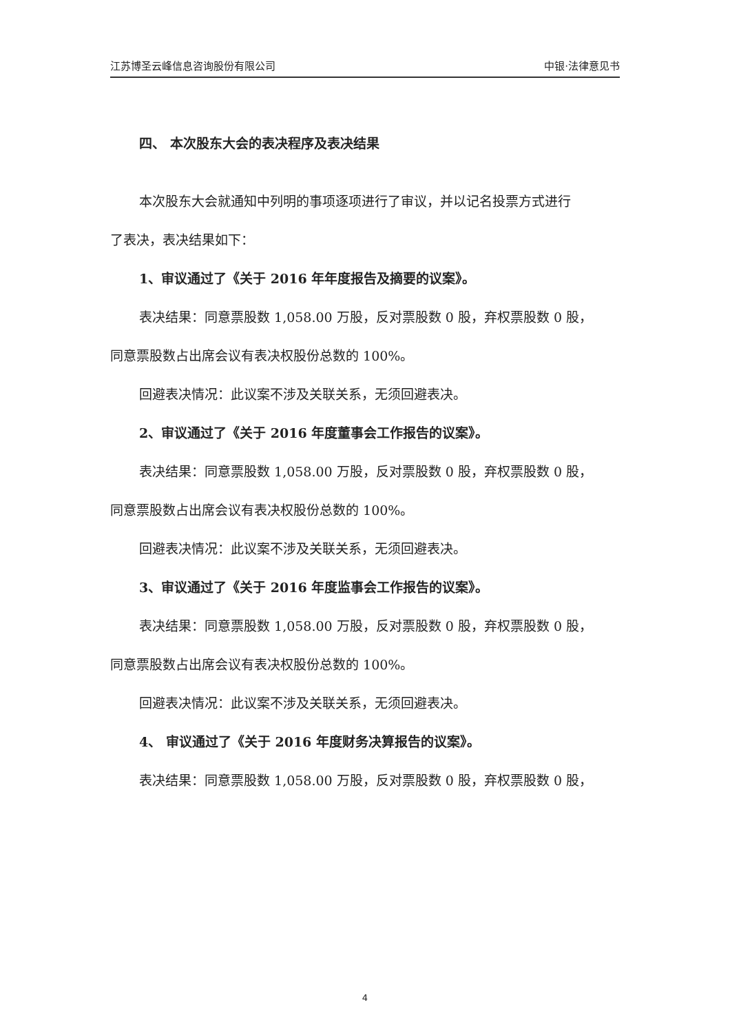江苏博圣云峰信息咨询股份有限公司 中银·法律意见书
四、 本次股东大会的表决程序及表决结果
本次股东大会就通知中列明的事项逐项进行了审议，并以记名投票方式进行
了表决，表决结果如下：
1、审议通过了《关于 2016 年年度报告及摘要的议案》。
表决结果：同意票股数 1,058.00 万股，反对票股数 0 股，弃权票股数 0 股，
同意票股数占出席会议有表决权股份总数的 100%。
回避表决情况：此议案不涉及关联关系，无须回避表决。
2、审议通过了《关于 2016 年度董事会工作报告的议案》。
表决结果：同意票股数 1,058.00 万股，反对票股数 0 股，弃权票股数 0 股，
同意票股数占出席会议有表决权股份总数的 100%。
回避表决情况：此议案不涉及关联关系，无须回避表决。
3、审议通过了《关于 2016 年度监事会工作报告的议案》。
表决结果：同意票股数 1,058.00 万股，反对票股数 0 股，弃权票股数 0 股，
同意票股数占出席会议有表决权股份总数的 100%。
回避表决情况：此议案不涉及关联关系，无须回避表决。
4、 审议通过了《关于 2016 年度财务决算报告的议案》。
表决结果：同意票股数 1,058.00 万股，反对票股数 0 股，弃权票股数 0 股，
4